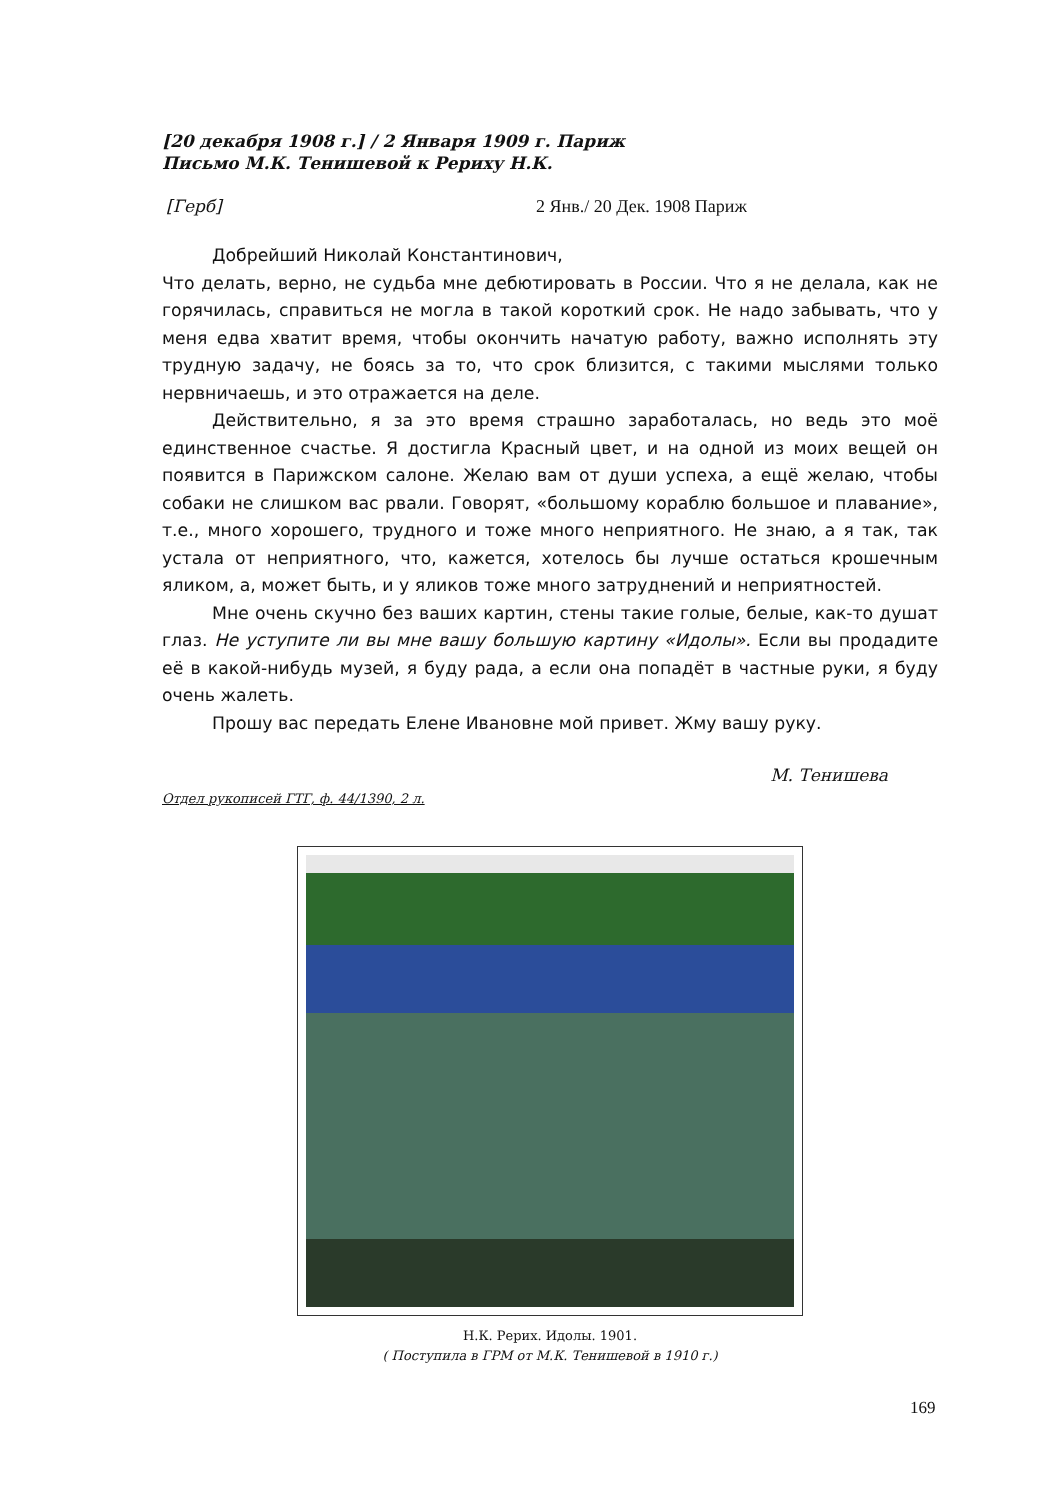[20 декабря 1908 г.] / 2 Января 1909 г. Париж
Письмо М.К. Тенишевой к Рериху Н.К.
[Герб] 2 Янв./ 20 Дек. 1908 Париж
Добрейший Николай Константинович,
Что делать, верно, не судьба мне дебютировать в России. Что я не делала, как не горячилась, справиться не могла в такой короткий срок. Не надо забывать, что у меня едва хватит время, чтобы окончить начатую работу, важно исполнять эту трудную задачу, не боясь за то, что срок близится, с такими мыслями только нервничаешь, и это отражается на деле.
Действительно, я за это время страшно заработалась, но ведь это моё единственное счастье. Я достигла Красный цвет, и на одной из моих вещей он появится в Парижском салоне. Желаю вам от души успеха, а ещё желаю, чтобы собаки не слишком вас рвали. Говорят, «большому кораблю большое и плавание», т.е., много хорошего, трудного и тоже много неприятного. Не знаю, а я так, так устала от неприятного, что, кажется, хотелось бы лучше остаться крошечным яликом, а, может быть, и у яликов тоже много затруднений и неприятностей.
Мне очень скучно без ваших картин, стены такие голые, белые, как-то душат глаз. Не уступите ли вы мне вашу большую картину «Идолы». Если вы продадите её в какой-нибудь музей, я буду рада, а если она попадёт в частные руки, я буду очень жалеть.
Прошу вас передать Елене Ивановне мой привет. Жму вашу руку.
М. Тенишева
Отдел рукописей ГТГ, ф. 44/1390, 2 л.
Н.К. Рерих. Идолы. 1901.
( Поступила в ГРМ от М.К. Тенишевой в 1910 г.)
169